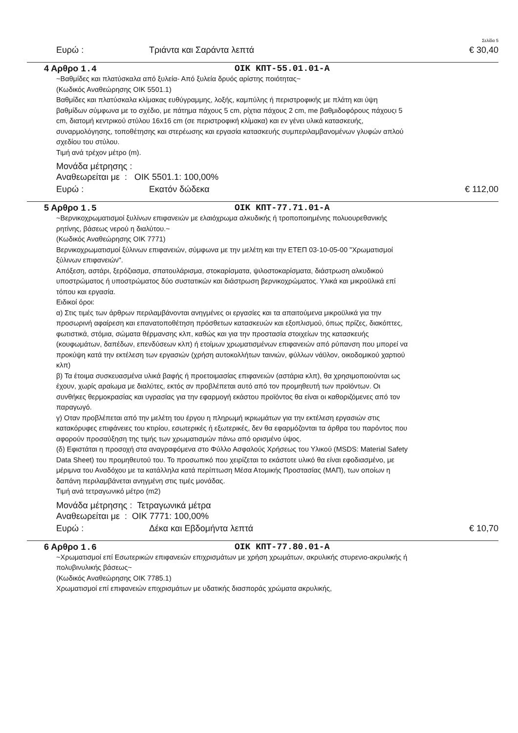Σελίδα 5
Ευρώ : Τριάντα και Σαράντα λεπτά € 30,40
4 Αρθρο 1.4 OIK KΠT-55.01.01-A
~Βαθμίδες και πλατύσκαλα από ξυλεία- Από ξυλεία δρυός αρίστης ποιότητας~
(Κωδικός Αναθεώρησης ΟΙΚ 5501.1)
Βαθμίδες και πλατύσκαλα κλίμακας ευθύγραμμης, λοξής, καμπύλης ή περιστροφικής με πλάτη και ύψη βαθμίδων σύμφωνα με το σχέδιο, με πάτημα πάχους 5 cm, ρίχτια πάχους 2 cm, me βαθμιδοφόρους πάχουςι 5 cm, διατομή κεντρικού στύλου 16x16 cm (σε περιστροφική κλίμακα) και εν γένει υλικά κατασκευής, συναρμολόγησης, τοποθέτησης και στερέωσης και εργασία κατασκευής συμπεριλαμβανομένων γλυφών απλού σχεδίου του στύλου.
Τιμή ανά τρέχον μέτρο (m).
Μονάδα μέτρησης :
Αναθεωρείται με : ΟΙΚ 5501.1: 100,00%
Ευρώ : Εκατόν δώδεκα € 112,00
5 Αρθρο 1.5 OIK KΠT-77.71.01-A
~Βερνικοχρωματισμοί ξυλίνων επιφανειών με ελαιόχρωμα αλκυδικής ή τροποποιημένης πολυουρεθανικής ρητίνης, βάσεως νερού η διαλύτου.~
(Κωδικός Αναθεώρησης ΟΙΚ 7771)
Βερνικοχρωματισμοί ξύλινων επιφανειών, σύμφωνα με την μελέτη και την ΕΤΕΠ 03-10-05-00 "Χρωματισμοί ξύλινων επιφανειών".
Απόξεση, αστάρι, ξερόζιασμα, σπατουλάρισμα, στοκαρίσματα, ψιλοστοκαρίσματα, διάστρωση αλκυδικού υποστρώματος ή υποστρώματος δύο συστατικών και διάστρωση βερνικοχρώματος. Υλικά και μικροϋλικά επί τόπου και εργασία.
Ειδικοί όροι:
α) Στις τιμές των άρθρων περιλαμβάνονται ανηγμένες οι εργασίες και τα απαιτούμενα μικροϋλικά για την προσωρινή αφαίρεση και επανατοποθέτηση πρόσθετων κατασκευών και εξοπλισμού, όπως πρίζες, διακόπτες, φωτιστικά, στόμια, σώματα θέρμανσης κλπ, καθώς και για την προστασία στοιχείων της κατασκευής (κουφωμάτων, δαπέδων, επενδύσεων κλπ) ή ετοίμων χρωματισμένων επιφανειών από ρύπανση που μπορεί να προκύψη κατά την εκτέλεση των εργασιών (χρήση αυτοκολλήτων ταινιών, φύλλων νάϋλον, οικοδομικού χαρτιού κλπ)
β) Τα έτοιμα συσκευασμένα υλικά βαφής ή προετοιμασίας επιφανειών (αστάρια κλπ), θα χρησιμοποιούνται ως έχουν, χωρίς αραίωμα με διαλύτες, εκτός αν προβλέπεται αυτό από τον προμηθευτή των προϊόντων. Οι συνθήκες θερμοκρασίας και υγρασίας για την εφαρμογή εκάστου προϊόντος θα είναι οι καθοριζόμενες από τον παραγωγό.
γ) Οταν προβλέπεται από την μελέτη του έργου η πληρωμή ικριωμάτων για την εκτέλεση εργασιών στις κατακόρυφες επιφάνειες του κτιρίου, εσωτερικές ή εξωτερικές, δεν θα εφαρμόζονται τα άρθρα του παρόντος που αφορούν προσαύξηση της τιμής των χρωματισμών πάνω από ορισμένο ύψος.
(δ) Εφιστάται η προσοχή στα αναγραφόμενα στο Φύλλο Ασφαλούς Χρήσεως του Υλικού (MSDS: Material Safety Data Sheet) του προμηθευτού του. Το προσωπικό που χειρίζεται το εκάστοτε υλικό θα είναι εφοδιασμένο, με μέριμνα του Αναδόχου με τα κατάλληλα κατά περίπτωση Μέσα Ατομικής Προστασίας (ΜΑΠ), των οποίων η δαπάνη περιλαμβάνεται ανηγμένη στις τιμές μονάδας.
Τιμή ανά τετραγωνικό μέτρο (m2)
Μονάδα μέτρησης : Τετραγωνικά μέτρα
Αναθεωρείται με : ΟΙΚ 7771: 100,00%
Ευρώ : Δέκα και Εβδομήντα λεπτά € 10,70
6 Αρθρο 1.6 OIK KΠT-77.80.01-A
~Χρωματισμοί επί Εσωτερικών επιφανειών επιχρισμάτων με χρήση χρωμάτων, ακρυλικής στυρενιο-ακρυλικής ή πολυβινυλικής βάσεως~
(Κωδικός Αναθεώρησης ΟΙΚ 7785.1)
Χρωματισμοί επί επιφανειών επιχρισμάτων με υδατικής διασποράς χρώματα ακρυλικής,